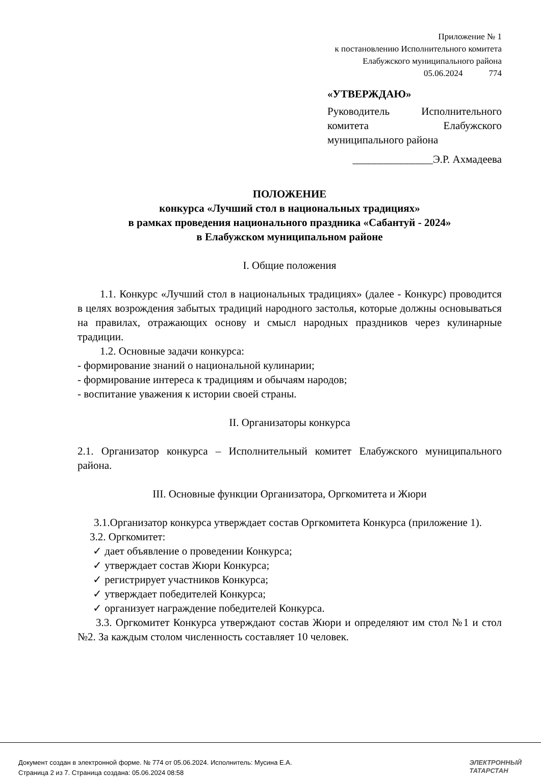Приложение № 1
к постановлению Исполнительного комитета
Елабужского муниципального района
05.06.2024 774
«УТВЕРЖДАЮ»
Руководитель Исполнительного комитета Елабужского муниципального района
_______________Э.Р. Ахмадеева
ПОЛОЖЕНИЕ
конкурса «Лучший стол в национальных традициях»
в рамках проведения национального праздника «Сабантуй - 2024»
в Елабужском муниципальном районе
I. Общие положения
1.1. Конкурс «Лучший стол в национальных традициях» (далее - Конкурс) проводится в целях возрождения забытых традиций народного застолья, которые должны основываться на правилах, отражающих основу и смысл народных праздников через кулинарные традиции.
1.2. Основные задачи конкурса:
- формирование знаний о национальной кулинарии;
- формирование интереса к традициям и обычаям народов;
- воспитание уважения к истории своей страны.
II. Организаторы конкурса
2.1. Организатор конкурса – Исполнительный комитет Елабужского муниципального района.
III. Основные функции Организатора, Оргкомитета и Жюри
3.1.Организатор конкурса утверждает состав Оргкомитета Конкурса (приложение 1).
3.2. Оргкомитет:
✓ дает объявление о проведении Конкурса;
✓ утверждает состав Жюри Конкурса;
✓ регистрирует участников Конкурса;
✓ утверждает победителей Конкурса;
✓ организует награждение победителей Конкурса.
3.3. Оргкомитет Конкурса утверждают состав Жюри и определяют им стол №1 и стол №2. За каждым столом численность составляет 10 человек.
Документ создан в электронной форме. № 774 от 05.06.2024. Исполнитель: Мусина Е.А.
Страница 2 из 7. Страница создана: 05.06.2024 08:58
ЭЛЕКТРОННЫЙ
ТАТАРСТАН